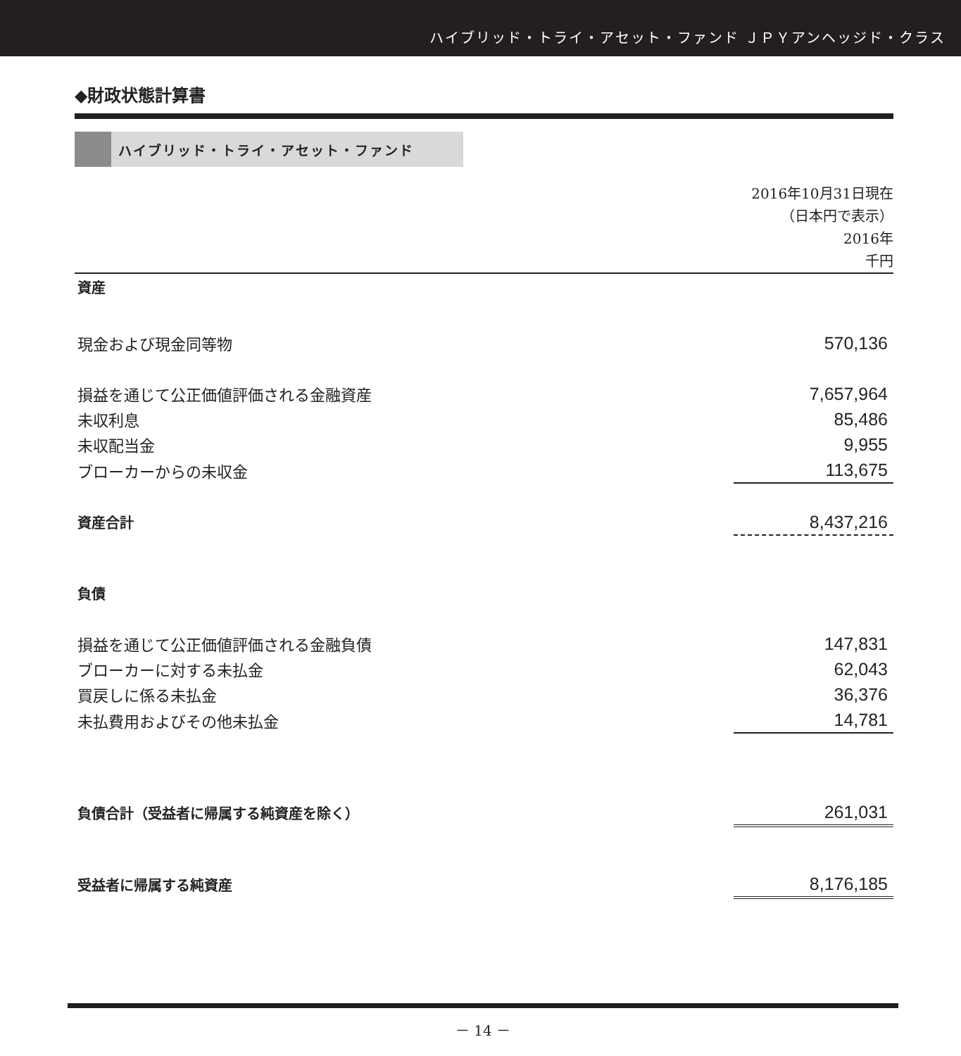ハイブリッド・トライ・アセット・ファンド ＪＰＹアンヘッジド・クラス
◆財政状態計算書
ハイブリッド・トライ・アセット・ファンド
2016年10月31日現在
（日本円で表示）
2016年
千円
| 資産 | |
| 現金および現金同等物 | 570,136 |
| 損益を通じて公正価値評価される金融資産 | 7,657,964 |
| 未収利息 | 85,486 |
| 未収配当金 | 9,955 |
| ブローカーからの未収金 | 113,675 |
| 資産合計 | 8,437,216 |
| 負債 | |
| 損益を通じて公正価値評価される金融負債 | 147,831 |
| ブローカーに対する未払金 | 62,043 |
| 買戻しに係る未払金 | 36,376 |
| 未払費用およびその他未払金 | 14,781 |
| 負債合計（受益者に帰属する純資産を除く） | 261,031 |
| 受益者に帰属する純資産 | 8,176,185 |
－ 14 －